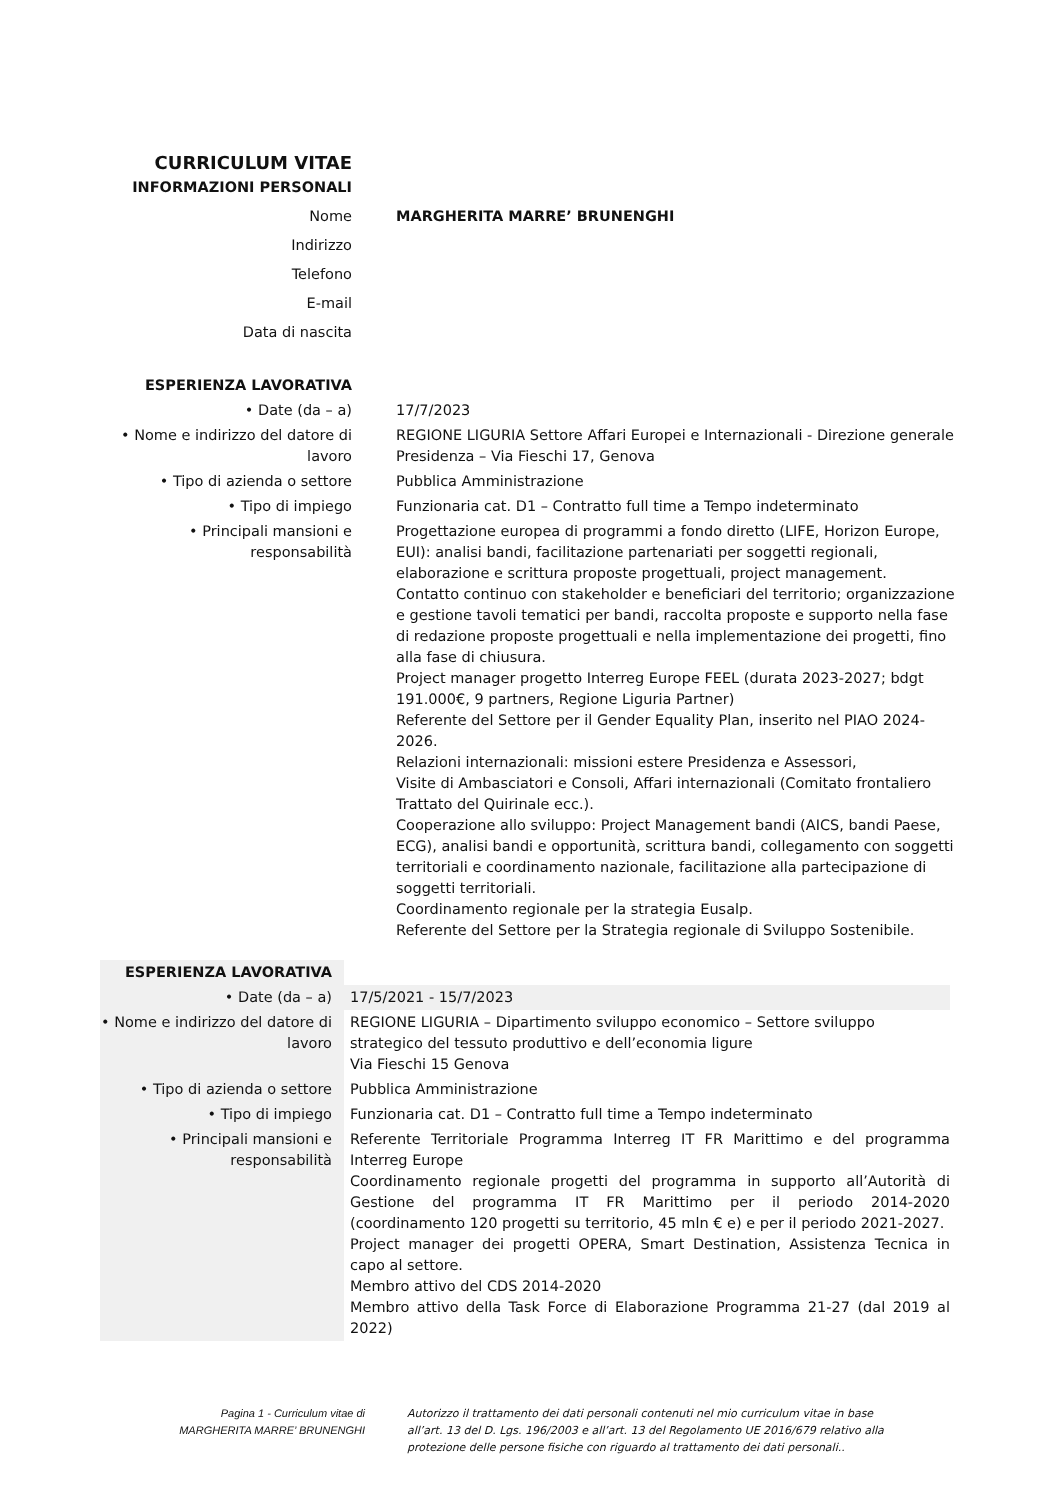| CURRICULUM VITAE | |
| INFORMAZIONI PERSONALI | |
| Nome | MARGHERITA MARRE’ BRUNENGHI |
| Indirizzo | |
| Telefono | |
| E-mail | |
| Data di nascita | |
| ESPERIENZA LAVORATIVA | |
| • Date (da – a) | 17/7/2023 |
| • Nome e indirizzo del datore di lavoro | REGIONE LIGURIA Settore Affari Europei e Internazionali - Direzione generale Presidenza – Via Fieschi 17, Genova |
| • Tipo di azienda o settore | Pubblica Amministrazione |
| • Tipo di impiego | Funzionaria cat. D1 – Contratto full time a Tempo indeterminato |
| • Principali mansioni e responsabilità | Progettazione europea di programmi a fondo diretto (LIFE, Horizon Europe, EUI): analisi bandi, facilitazione partenariati per soggetti regionali, elaborazione e scrittura proposte progettuali, project management. Contatto continuo con stakeholder e beneficiari del territorio; organizzazione e gestione tavoli tematici per bandi, raccolta proposte e supporto nella fase di redazione proposte progettuali e nella implementazione dei progetti, fino alla fase di chiusura. Project manager progetto Interreg Europe FEEL (durata 2023-2027; bdgt 191.000€, 9 partners, Regione Liguria Partner) Referente del Settore per il Gender Equality Plan, inserito nel PIAO 2024-2026. Relazioni internazionali: missioni estere Presidenza e Assessori, Visite di Ambasciatori e Consoli, Affari internazionali (Comitato frontaliero Trattato del Quirinale ecc.). Cooperazione allo sviluppo: Project Management bandi (AICS, bandi Paese, ECG), analisi bandi e opportunità, scrittura bandi, collegamento con soggetti territoriali e coordinamento nazionale, facilitazione alla partecipazione di soggetti territoriali. Coordinamento regionale per la strategia Eusalp. Referente del Settore per la Strategia regionale di Sviluppo Sostenibile. |
| ESPERIENZA LAVORATIVA | |
| • Date (da – a) | 17/5/2021 - 15/7/2023 |
| • Nome e indirizzo del datore di lavoro | REGIONE LIGURIA – Dipartimento sviluppo economico – Settore sviluppo strategico del tessuto produttivo e dell’economia ligure Via Fieschi 15 Genova |
| • Tipo di azienda o settore | Pubblica Amministrazione |
| • Tipo di impiego | Funzionaria cat. D1 – Contratto full time a Tempo indeterminato |
| • Principali mansioni e responsabilità | Referente Territoriale Programma Interreg IT FR Marittimo e del programma Interreg Europe Coordinamento regionale progetti del programma in supporto all’Autorità di Gestione del programma IT FR Marittimo per il periodo 2014-2020 (coordinamento 120 progetti su territorio, 45 mln € e) e per il periodo 2021-2027. Project manager dei progetti OPERA, Smart Destination, Assistenza Tecnica in capo al settore. Membro attivo del CDS 2014-2020 Membro attivo della Task Force di Elaborazione Programma 21-27 (dal 2019 al 2022) |
Pagina 1 - Curriculum vitae di
MARGHERITA MARRE’ BRUNENGHI
Autorizzo il trattamento dei dati personali contenuti nel mio curriculum vitae in base all’art. 13 del D. Lgs. 196/2003 e all’art. 13 del Regolamento UE 2016/679 relativo alla protezione delle persone fisiche con riguardo al trattamento dei dati personali..